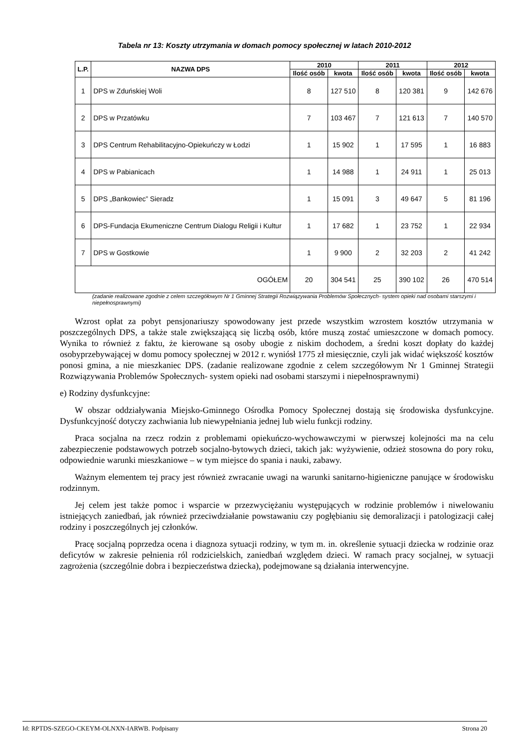Tabela nr 13: Koszty utrzymania w domach pomocy społecznej w latach 2010-2012
| L.P. | NAZWA DPS | 2010 | | 2011 | | 2012 | |
| --- | --- | --- | --- | --- | --- | --- | --- |
| | | Ilość osób | kwota | Ilość osób | kwota | Ilość osób | kwota |
| 1 | DPS w Zduńskiej Woli | 8 | 127 510 | 8 | 120 381 | 9 | 142 676 |
| 2 | DPS w Przatówku | 7 | 103 467 | 7 | 121 613 | 7 | 140 570 |
| 3 | DPS Centrum Rehabilitacyjno-Opiekuńczy w Łodzi | 1 | 15 902 | 1 | 17 595 | 1 | 16 883 |
| 4 | DPS w Pabianicach | 1 | 14 988 | 1 | 24 911 | 1 | 25 013 |
| 5 | DPS „Bankowiec” Sieradz | 1 | 15 091 | 3 | 49 647 | 5 | 81 196 |
| 6 | DPS-Fundacja Ekumeniczne Centrum Dialogu Religii i Kultur | 1 | 17 682 | 1 | 23 752 | 1 | 22 934 |
| 7 | DPS w Gostkowie | 1 | 9 900 | 2 | 32 203 | 2 | 41 242 |
| OGÓŁEM | | 20 | 304 541 | 25 | 390 102 | 26 | 470 514 |
(zadanie realizowane zgodnie z celem szczegółowym Nr 1 Gminnej Strategii Rozwiązywania Problemów Społecznych- system opieki nad osobami starszymi i niepełnosprawnymi)
Wzrost opłat za pobyt pensjonariuszy spowodowany jest przede wszystkim wzrostem kosztów utrzymania w poszczególnych DPS, a także stale zwiększającą się liczbą osób, które muszą zostać umieszczone w domach pomocy. Wynika to również z faktu, że kierowane są osoby ubogie z niskim dochodem, a średni koszt dopłaty do każdej osobyprzebywającej w domu pomocy społecznej w 2012 r. wyniósł 1775 zł miesięcznie, czyli jak widać większość kosztów ponosi gmina, a nie mieszkaniec DPS. (zadanie realizowane zgodnie z celem szczegółowym Nr 1 Gminnej Strategii Rozwiązywania Problemów Społecznych- system opieki nad osobami starszymi i niepełnosprawnymi)
e) Rodziny dysfunkcyjne:
W obszar oddziaływania Miejsko-Gminnego Ośrodka Pomocy Społecznej dostają się środowiska dysfunkcyjne. Dysfunkcyjność dotyczy zachwiania lub niewypełniania jednej lub wielu funkcji rodziny.
Praca socjalna na rzecz rodzin z problemami opiekuńczo-wychowawczymi w pierwszej kolejności ma na celu zabezpieczenie podstawowych potrzeb socjalno-bytowych dzieci, takich jak: wyżywienie, odzież stosowna do pory roku, odpowiednie warunki mieszkaniowe – w tym miejsce do spania i nauki, zabawy.
Ważnym elementem tej pracy jest również zwracanie uwagi na warunki sanitarno-higieniczne panujące w środowisku rodzinnym.
Jej celem jest także pomoc i wsparcie w przezwyciężaniu występujących w rodzinie problemów i niwelowaniu istniejących zaniedbań, jak również przeciwdziałanie powstawaniu czy pogłębianiu się demoralizacji i patologizacji całej rodziny i poszczególnych jej członków.
Pracę socjalną poprzedza ocena i diagnoza sytuacji rodziny, w tym m. in. określenie sytuacji dziecka w rodzinie oraz deficytów w zakresie pełnienia ról rodzicielskich, zaniedbań względem dzieci. W ramach pracy socjalnej, w sytuacji zagrożenia (szczególnie dobra i bezpieczeństwa dziecka), podejmowane są działania interwencyjne.
Id: RPTDS-SZEGO-CKEYM-OLNXN-IARWB. Podpisany Strona 20